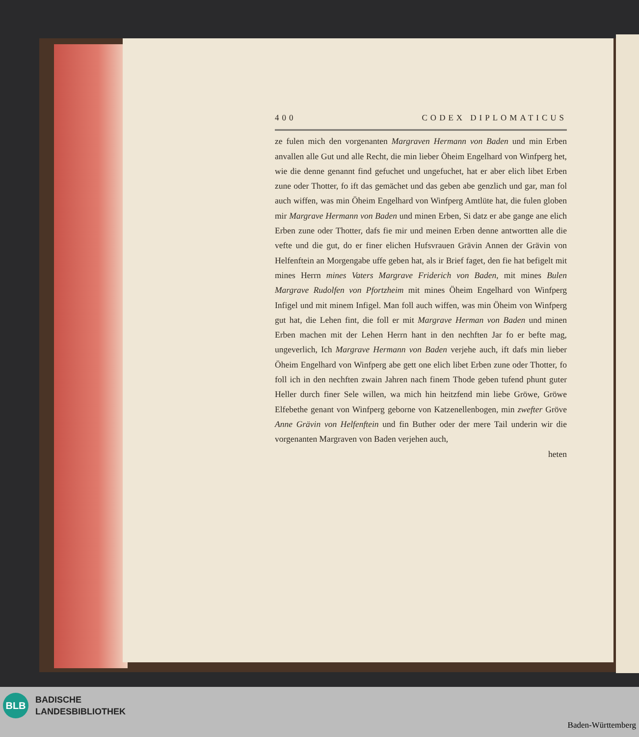400 CODEX DIPLOMATICUS
ze fulen mich den vorgenanten Margraven Hermann von Baden und min Erben anvallen alle Gut und alle Recht, die min lieber Öheim Engelhard von Winfperg het, wie die denne genannt find gefuchet und ungefuchet, hat er aber elich libet Erben zune oder Thotter, fo ift das gemächet und das geben abe genzlich und gar, man fol auch wiffen, was min Öheim Engelhard von Winfperg Amtlüte hat, die fulen globen mir Margrave Hermann von Baden und minen Erben, Si datz er abe gange ane elich Erben zune oder Thotter, dafs fie mir und meinen Erben denne antwortten alle die vefte und die gut, do er finer elichen Hufsvrauen Grävin Annen der Grävin von Helfenftein an Morgengabe uffe geben hat, als ir Brief faget, den fie hat befigelt mit mines Herrn mines Vaters Margrave Friderich von Baden, mit mines Bulen Margrave Rudolfen von Pfortzheim mit mines Öheim Engelhard von Winfperg Infigel und mit minem Infigel. Man foll auch wiffen, was min Öheim von Winfperg gut hat, die Lehen fint, die foll er mit Margrave Herman von Baden und minen Erben machen mit der Lehen Herrn hant in den nechften Jar fo er befte mag, ungeverlich, Ich Margrave Hermann von Baden verjehe auch, ift dafs min lieber Öheim Engelhard von Winfperg abe gett one elich libet Erben zune oder Thotter, fo foll ich in den nechften zwain Jahren nach finem Thode geben tufend phunt guter Heller durch finer Sele willen, wa mich hin heitzfend min liebe Gröwe, Gröwe Elfebethe genant von Winfperg geborne von Katzenellenbogen, min zwefter Gröve Anne Grävin von Helfenftein und fin Buther oder der mere Tail underin wir die vorgenanten Margraven von Baden verjehen auch,
heten
BLB
BADISCHE
LANDESBIBLIOTHEK
Baden-Württemberg